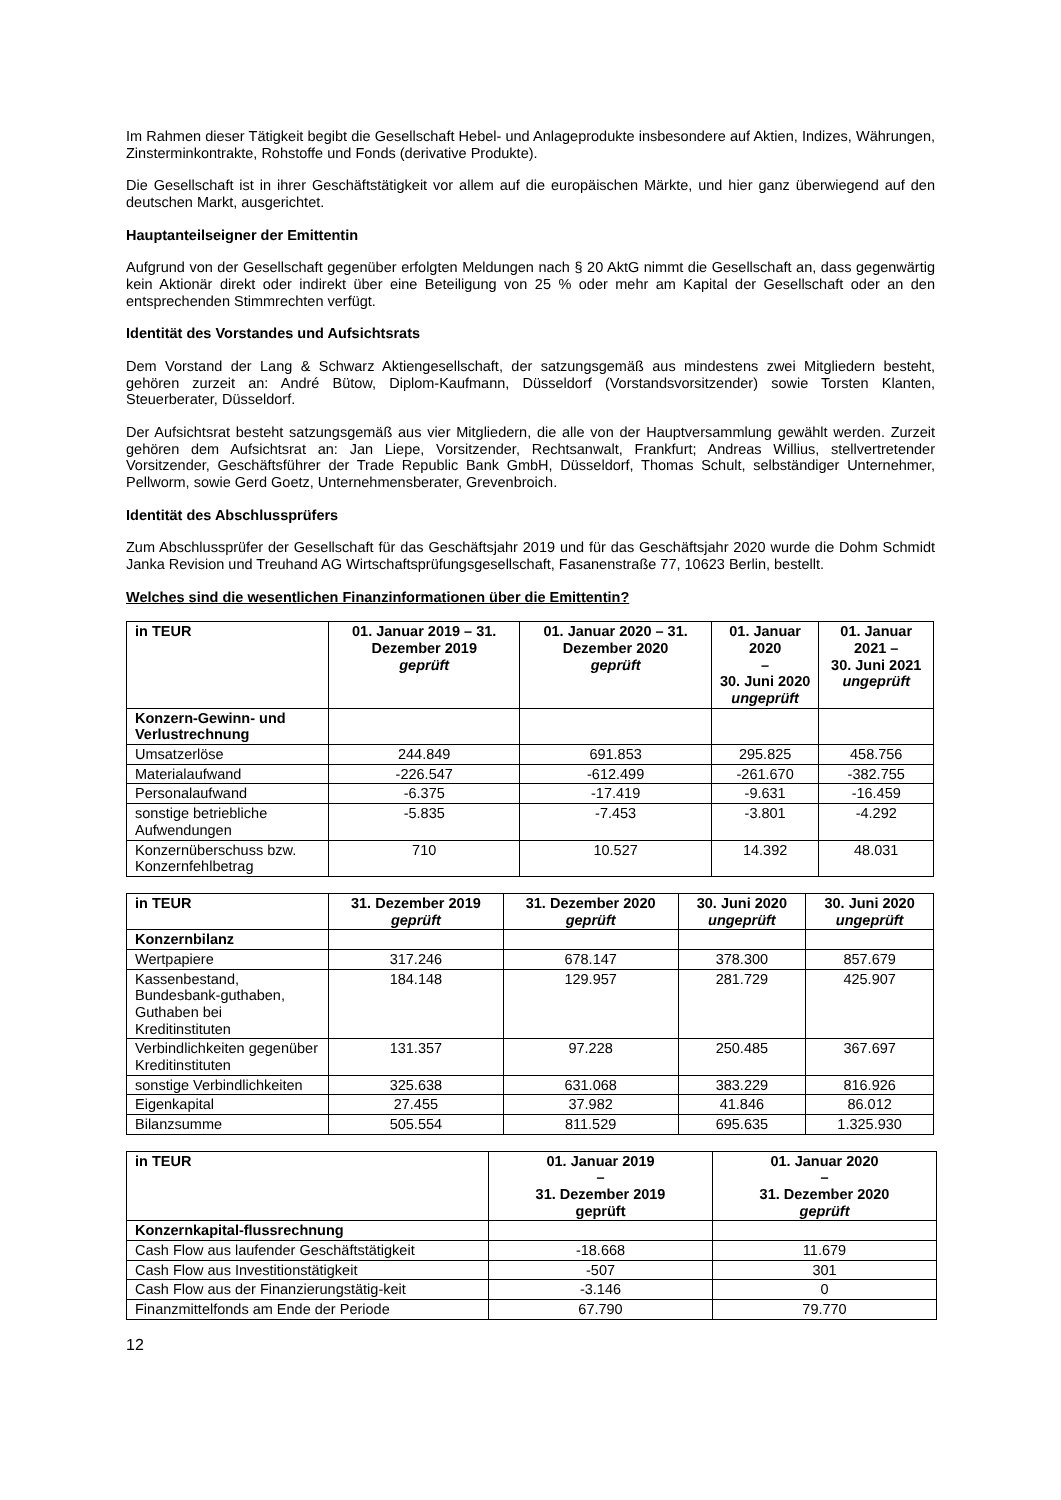Im Rahmen dieser Tätigkeit begibt die Gesellschaft Hebel- und Anlageprodukte insbesondere auf Aktien, Indizes, Währungen, Zinsterminkontrakte, Rohstoffe und Fonds (derivative Produkte).
Die Gesellschaft ist in ihrer Geschäftstätigkeit vor allem auf die europäischen Märkte, und hier ganz überwiegend auf den deutschen Markt, ausgerichtet.
Hauptanteilseigner der Emittentin
Aufgrund von der Gesellschaft gegenüber erfolgten Meldungen nach § 20 AktG nimmt die Gesellschaft an, dass gegenwärtig kein Aktionär direkt oder indirekt über eine Beteiligung von 25 % oder mehr am Kapital der Gesellschaft oder an den entsprechenden Stimmrechten verfügt.
Identität des Vorstandes und Aufsichtsrats
Dem Vorstand der Lang & Schwarz Aktiengesellschaft, der satzungsgemäß aus mindestens zwei Mitgliedern besteht, gehören zurzeit an: André Bütow, Diplom-Kaufmann, Düsseldorf (Vorstandsvorsitzender) sowie Torsten Klanten, Steuerberater, Düsseldorf.
Der Aufsichtsrat besteht satzungsgemäß aus vier Mitgliedern, die alle von der Hauptversammlung gewählt werden. Zurzeit gehören dem Aufsichtsrat an: Jan Liepe, Vorsitzender, Rechtsanwalt, Frankfurt; Andreas Willius, stellvertretender Vorsitzender, Geschäftsführer der Trade Republic Bank GmbH, Düsseldorf, Thomas Schult, selbständiger Unternehmer, Pellworm, sowie Gerd Goetz, Unternehmensberater, Grevenbroich.
Identität des Abschlussprüfers
Zum Abschlussprüfer der Gesellschaft für das Geschäftsjahr 2019 und für das Geschäftsjahr 2020 wurde die Dohm Schmidt Janka Revision und Treuhand AG Wirtschaftsprüfungsgesellschaft, Fasanenstraße 77, 10623 Berlin, bestellt.
Welches sind die wesentlichen Finanzinformationen über die Emittentin?
| in TEUR | 01. Januar 2019 – 31. Dezember 2019 geprüft | 01. Januar 2020 – 31. Dezember 2020 geprüft | 01. Januar 2020 – 30. Juni 2020 ungeprüft | 01. Januar 2021 – 30. Juni 2021 ungeprüft |
| --- | --- | --- | --- | --- |
| Konzern-Gewinn- und Verlustrechnung | | | | |
| Umsatzerlöse | 244.849 | 691.853 | 295.825 | 458.756 |
| Materialaufwand | -226.547 | -612.499 | -261.670 | -382.755 |
| Personalaufwand | -6.375 | -17.419 | -9.631 | -16.459 |
| sonstige betriebliche Aufwendungen | -5.835 | -7.453 | -3.801 | -4.292 |
| Konzernüberschuss bzw. Konzernfehlbetrag | 710 | 10.527 | 14.392 | 48.031 |
| in TEUR | 31. Dezember 2019 geprüft | 31. Dezember 2020 geprüft | 30. Juni 2020 ungeprüft | 30. Juni 2020 ungeprüft |
| --- | --- | --- | --- | --- |
| Konzernbilanz | | | | |
| Wertpapiere | 317.246 | 678.147 | 378.300 | 857.679 |
| Kassenbestand, Bundesbank-guthaben, Guthaben bei Kreditinstituten | 184.148 | 129.957 | 281.729 | 425.907 |
| Verbindlichkeiten gegenüber Kreditinstituten | 131.357 | 97.228 | 250.485 | 367.697 |
| sonstige Verbindlichkeiten | 325.638 | 631.068 | 383.229 | 816.926 |
| Eigenkapital | 27.455 | 37.982 | 41.846 | 86.012 |
| Bilanzsumme | 505.554 | 811.529 | 695.635 | 1.325.930 |
| in TEUR | 01. Januar 2019 – 31. Dezember 2019 geprüft | 01. Januar 2020 – 31. Dezember 2020 geprüft |
| --- | --- | --- |
| Konzernkapital-flussrechnung | | |
| Cash Flow aus laufender Geschäftstätigkeit | -18.668 | 11.679 |
| Cash Flow aus Investitionstätigkeit | -507 | 301 |
| Cash Flow aus der Finanzierungstätig-keit | -3.146 | 0 |
| Finanzmittelfonds am Ende der Periode | 67.790 | 79.770 |
12